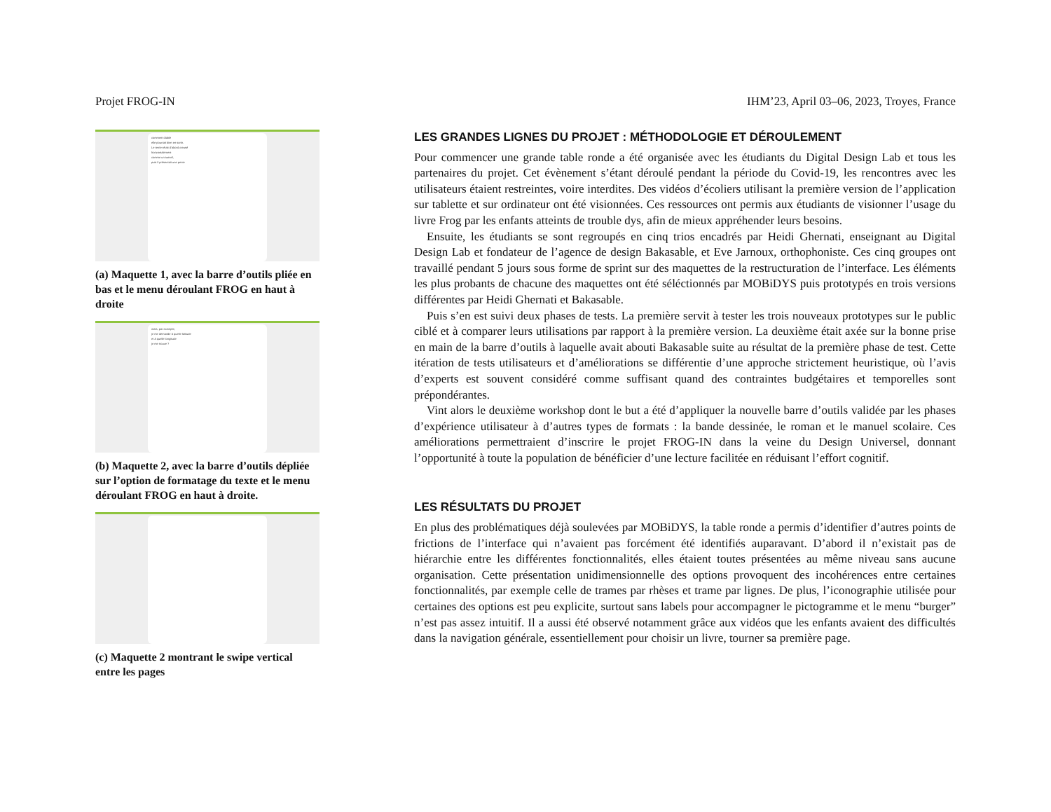Projet FROG-IN IHM’23, April 03–06, 2023, Troyes, France
comment diable
elle pourrait bien en sortir.
Le terrier était d’abord creusé
horizontalement
comme un tunnel,
puis il présentait une pente
(a) Maquette 1, avec la barre d’outils pliée en bas et le menu déroulant FROG en haut à droite
mais, par exemple,
je me demande à quelle latitude
et à quelle longitude
je me trouve ?
(b) Maquette 2, avec la barre d’outils dépliée sur l’option de formatage du texte et le menu déroulant FROG en haut à droite.
(c) Maquette 2 montrant le swipe vertical entre les pages
LES GRANDES LIGNES DU PROJET : MÉTHODOLOGIE ET DÉROULEMENT
Pour commencer une grande table ronde a été organisée avec les étudiants du Digital Design Lab et tous les partenaires du projet. Cet évènement s’étant déroulé pendant la période du Covid-19, les rencontres avec les utilisateurs étaient restreintes, voire interdites. Des vidéos d’écoliers utilisant la première version de l’application sur tablette et sur ordinateur ont été visionnées. Ces ressources ont permis aux étudiants de visionner l’usage du livre Frog par les enfants atteints de trouble dys, afin de mieux appréhender leurs besoins.
Ensuite, les étudiants se sont regroupés en cinq trios encadrés par Heidi Ghernati, enseignant au Digital Design Lab et fondateur de l’agence de design Bakasable, et Eve Jarnoux, orthophoniste. Ces cinq groupes ont travaillé pendant 5 jours sous forme de sprint sur des maquettes de la restructuration de l’interface. Les éléments les plus probants de chacune des maquettes ont été séléctionnés par MOBiDYS puis prototypés en trois versions différentes par Heidi Ghernati et Bakasable.
Puis s’en est suivi deux phases de tests. La première servit à tester les trois nouveaux prototypes sur le public ciblé et à comparer leurs utilisations par rapport à la première version. La deuxième était axée sur la bonne prise en main de la barre d’outils à laquelle avait abouti Bakasable suite au résultat de la première phase de test. Cette itération de tests utilisateurs et d’améliorations se différentie d’une approche strictement heuristique, où l’avis d’experts est souvent considéré comme suffisant quand des contraintes budgétaires et temporelles sont prépondérantes.
Vint alors le deuxième workshop dont le but a été d’appliquer la nouvelle barre d’outils validée par les phases d’expérience utilisateur à d’autres types de formats : la bande dessinée, le roman et le manuel scolaire. Ces améliorations permettraient d’inscrire le projet FROG-IN dans la veine du Design Universel, donnant l’opportunité à toute la population de bénéficier d’une lecture facilitée en réduisant l’effort cognitif.
LES RÉSULTATS DU PROJET
En plus des problématiques déjà soulevées par MOBiDYS, la table ronde a permis d’identifier d’autres points de frictions de l’interface qui n’avaient pas forcément été identifiés auparavant. D’abord il n’existait pas de hiérarchie entre les différentes fonctionnalités, elles étaient toutes présentées au même niveau sans aucune organisation. Cette présentation unidimensionnelle des options provoquent des incohérences entre certaines fonctionnalités, par exemple celle de trames par rhèses et trame par lignes. De plus, l’iconographie utilisée pour certaines des options est peu explicite, surtout sans labels pour accompagner le pictogramme et le menu “burger” n’est pas assez intuitif. Il a aussi été observé notamment grâce aux vidéos que les enfants avaient des difficultés dans la navigation générale, essentiellement pour choisir un livre, tourner sa première page.